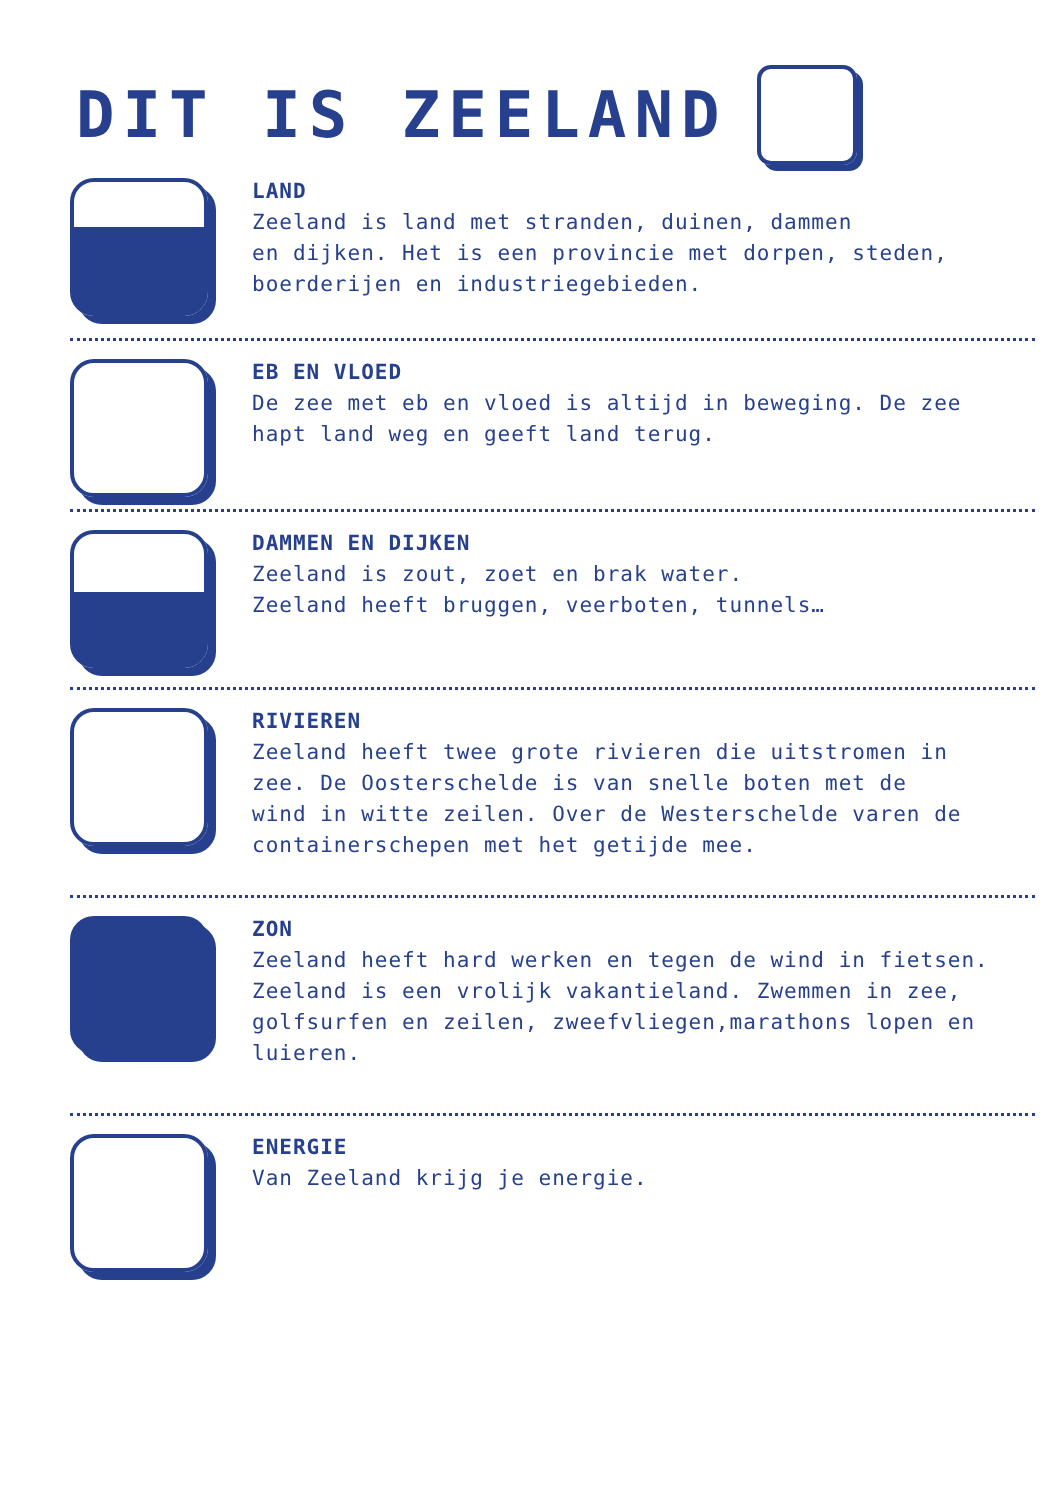DIT IS ZEELAND
LAND
Zeeland is land met stranden, duinen, dammen
en dijken. Het is een provincie met dorpen, steden,
boerderijen en industriegebieden.
EB EN VLOED
De zee met eb en vloed is altijd in beweging. De zee
hapt land weg en geeft land terug.
DAMMEN EN DIJKEN
Zeeland is zout, zoet en brak water.
Zeeland heeft bruggen, veerboten, tunnels…
RIVIEREN
Zeeland heeft twee grote rivieren die uitstromen in
zee. De Oosterschelde is van snelle boten met de
wind in witte zeilen. Over de Westerschelde varen de
containerschepen met het getijde mee.
ZON
Zeeland heeft hard werken en tegen de wind in fietsen.
Zeeland is een vrolijk vakantieland. Zwemmen in zee,
golfsurfen en zeilen, zweefvliegen,marathons lopen en
luieren.
ENERGIE
Van Zeeland krijg je energie.